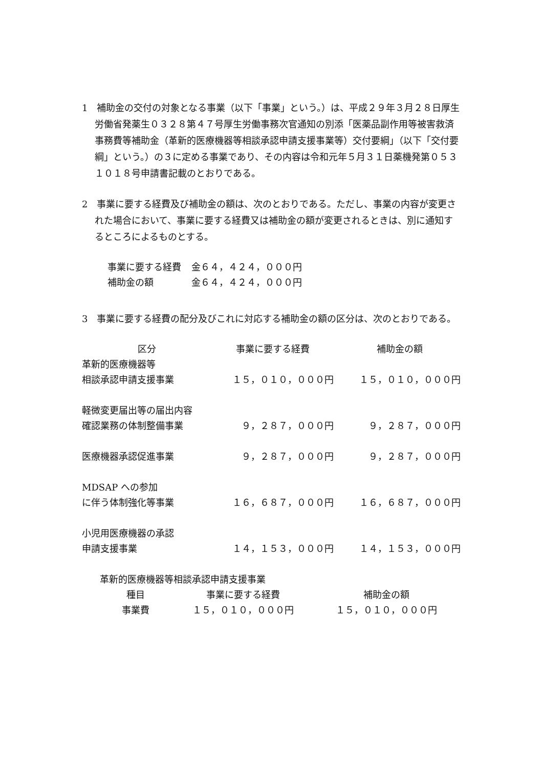1　補助金の交付の対象となる事業（以下「事業」という。）は、平成２９年３月２８日厚生労働省発薬生０３２８第４７号厚生労働事務次官通知の別添「医薬品副作用等被害救済事務費等補助金（革新的医療機器等相談承認申請支援事業等）交付要綱」（以下「交付要綱」という。）の３に定める事業であり、その内容は令和元年５月３１日薬機発第０５３１０１８号申請書記載のとおりである。
2　事業に要する経費及び補助金の額は、次のとおりである。ただし、事業の内容が変更された場合において、事業に要する経費又は補助金の額が変更されるときは、別に通知するところによるものとする。
| 事業に要する経費 | 金６４，４２４，０００円 |
| 補助金の額 | 金６４，４２４，０００円 |
3　事業に要する経費の配分及びこれに対応する補助金の額の区分は、次のとおりである。
| 区分 | 事業に要する経費 | 補助金の額 |
| --- | --- | --- |
| 革新的医療機器等 | | |
| 相談承認申請支援事業 | １５，０１０，０００円 | １５，０１０，０００円 |
| 軽微変更届出等の届出内容 | | |
| 確認業務の体制整備事業 | ９，２８７，０００円 | ９，２８７，０００円 |
| 医療機器承認促進事業 | ９，２８７，０００円 | ９，２８７，０００円 |
| MDSAP への参加 | | |
| に伴う体制強化等事業 | １６，６８７，０００円 | １６，６８７，０００円 |
| 小児用医療機器の承認 | | |
| 申請支援事業 | １４，１５３，０００円 | １４，１５３，０００円 |
革新的医療機器等相談承認申請支援事業
| 種目 | 事業に要する経費 | 補助金の額 |
| --- | --- | --- |
| 事業費 | １５，０１０，０００円 | １５，０１０，０００円 |